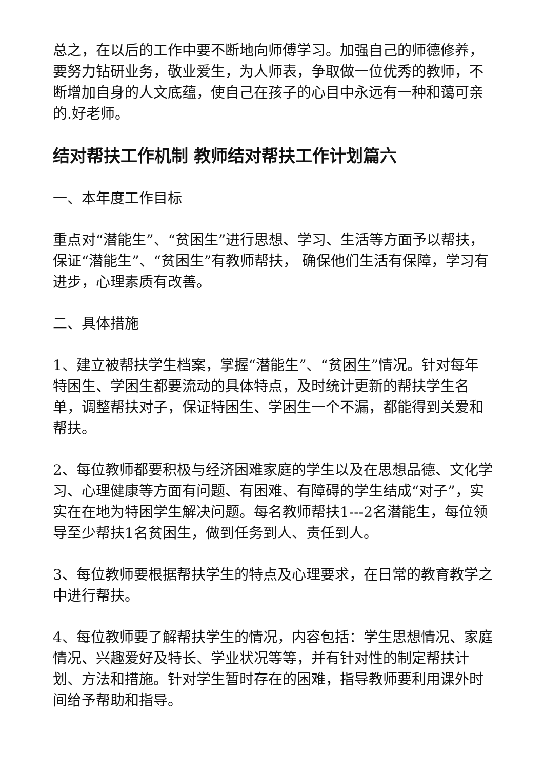总之，在以后的工作中要不断地向师傅学习。加强自己的师德修养，要努力钻研业务，敬业爱生，为人师表，争取做一位优秀的教师，不断增加自身的人文底蕴，使自己在孩子的心目中永远有一种和蔼可亲的.好老师。
结对帮扶工作机制 教师结对帮扶工作计划篇六
一、本年度工作目标
重点对“潜能生”、“贫困生”进行思想、学习、生活等方面予以帮扶，保证“潜能生”、“贫困生”有教师帮扶， 确保他们生活有保障，学习有进步，心理素质有改善。
二、具体措施
1、建立被帮扶学生档案，掌握“潜能生”、“贫困生”情况。针对每年特困生、学困生都要流动的具体特点，及时统计更新的帮扶学生名单，调整帮扶对子，保证特困生、学困生一个不漏，都能得到关爱和帮扶。
2、每位教师都要积极与经济困难家庭的学生以及在思想品德、文化学习、心理健康等方面有问题、有困难、有障碍的学生结成“对子”，实实在在地为特困学生解决问题。每名教师帮扶1---2名潜能生，每位领导至少帮扶1名贫困生，做到任务到人、责任到人。
3、每位教师要根据帮扶学生的特点及心理要求，在日常的教育教学之中进行帮扶。
4、每位教师要了解帮扶学生的情况，内容包括：学生思想情况、家庭情况、兴趣爱好及特长、学业状况等等，并有针对性的制定帮扶计划、方法和措施。针对学生暂时存在的困难，指导教师要利用课外时间给予帮助和指导。